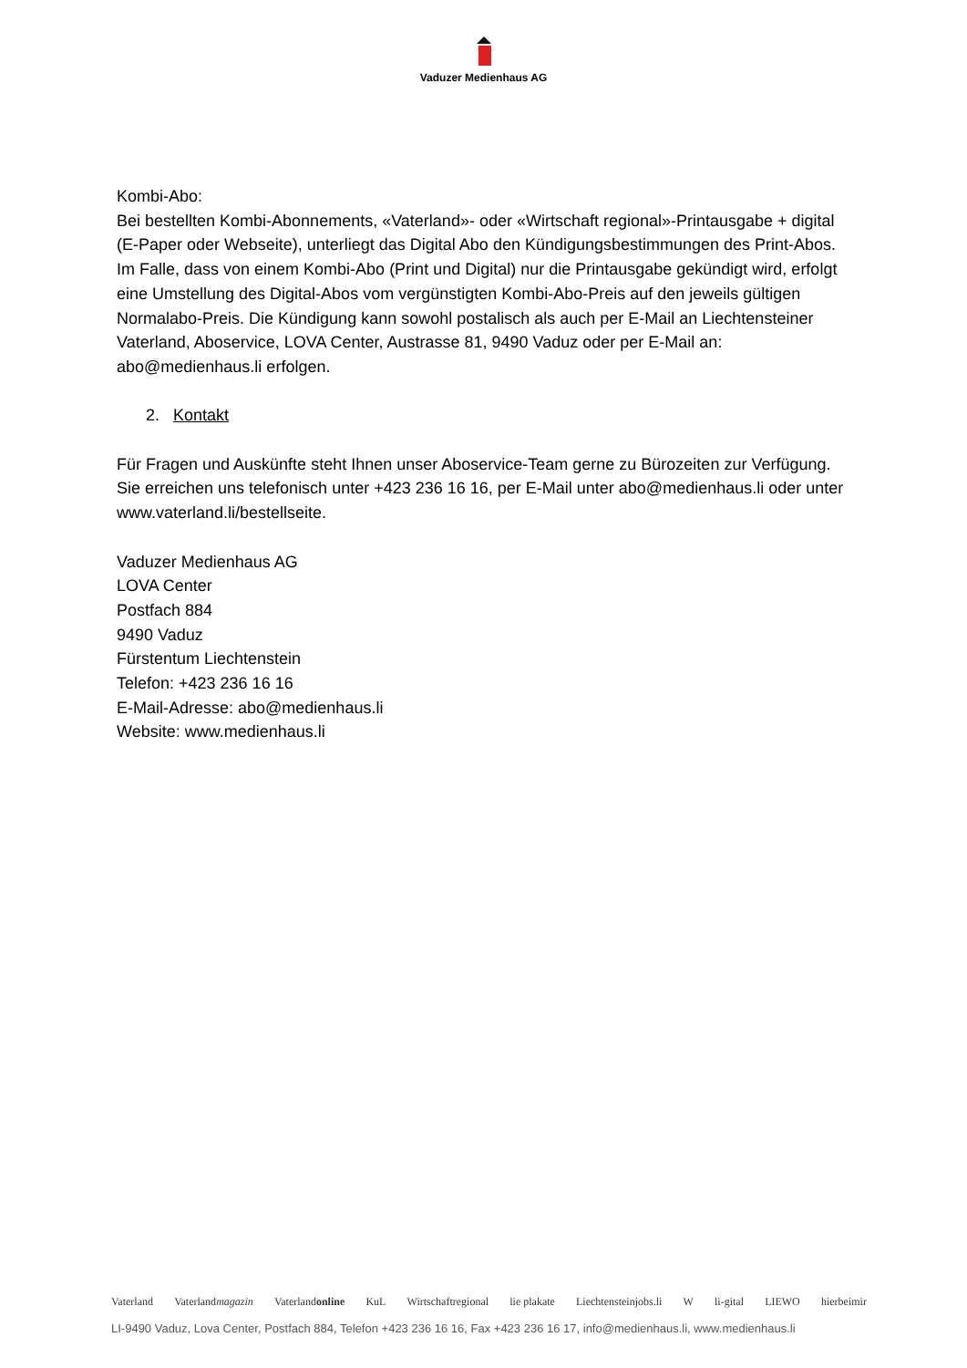Vaduzer Medienhaus AG
Kombi-Abo:
Bei bestellten Kombi-Abonnements, «Vaterland»- oder «Wirtschaft regional»-Printausgabe + digital (E-Paper oder Webseite), unterliegt das Digital Abo den Kündigungsbestimmungen des Print-Abos. Im Falle, dass von einem Kombi-Abo (Print und Digital) nur die Printausgabe gekündigt wird, erfolgt eine Umstellung des Digital-Abos vom vergünstigten Kombi-Abo-Preis auf den jeweils gültigen Normalabo-Preis. Die Kündigung kann sowohl postalisch als auch per E-Mail an Liechtensteiner Vaterland, Aboservice, LOVA Center, Austrasse 81, 9490 Vaduz oder per E-Mail an: abo@medienhaus.li erfolgen.
2. Kontakt
Für Fragen und Auskünfte steht Ihnen unser Aboservice-Team gerne zu Bürozeiten zur Verfügung. Sie erreichen uns telefonisch unter +423 236 16 16, per E-Mail unter abo@medienhaus.li oder unter www.vaterland.li/bestellseite.
Vaduzer Medienhaus AG
LOVA Center
Postfach 884
9490 Vaduz
Fürstentum Liechtenstein
Telefon: +423 236 16 16
E-Mail-Adresse: abo@medienhaus.li
Website: www.medienhaus.li
Vaterland Vaterlandmagazin Vaterlandonline KuL Wirtschaftregional lie plakate Liechtensteinjobs.li W li-gital LIEWO hierbeimir
LI-9490 Vaduz, Lova Center, Postfach 884, Telefon +423 236 16 16, Fax +423 236 16 17, info@medienhaus.li, www.medienhaus.li